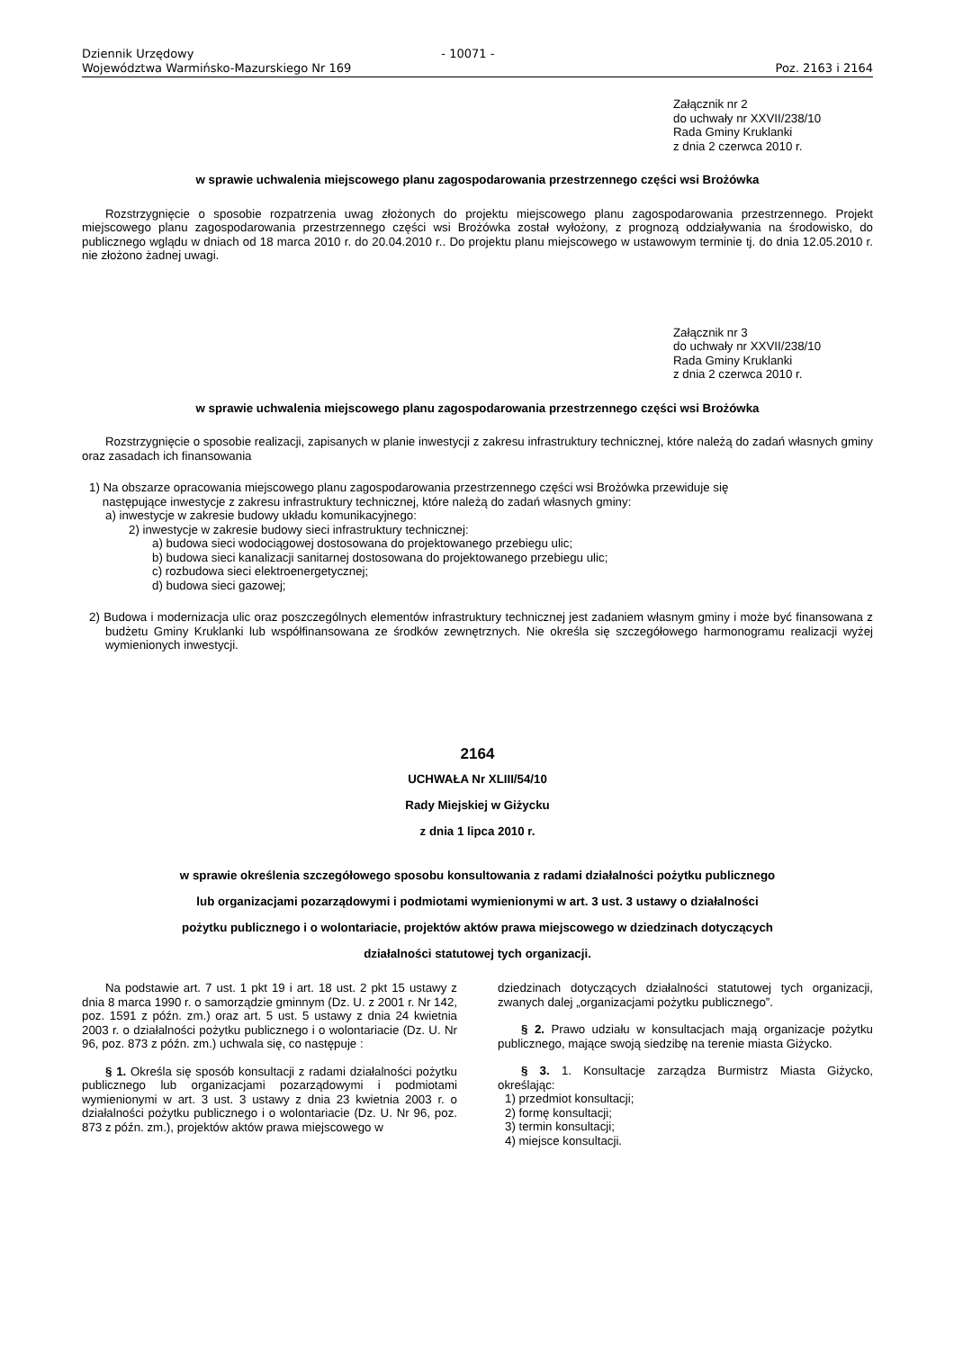Dziennik Urzędowy
Województwa Warmińsko-Mazurskiego Nr 169
- 10071 -
Poz. 2163 i 2164
Załącznik nr 2
do uchwały nr XXVII/238/10
Rada Gminy Kruklanki
z dnia 2 czerwca 2010 r.
w sprawie uchwalenia miejscowego planu zagospodarowania przestrzennego części wsi Brożówka
Rozstrzygnięcie o sposobie rozpatrzenia uwag złożonych do projektu miejscowego planu zagospodarowania przestrzennego. Projekt miejscowego planu zagospodarowania przestrzennego części wsi Brożówka został wyłożony, z prognozą oddziaływania na środowisko, do publicznego wglądu w dniach od 18 marca 2010 r. do 20.04.2010 r.. Do projektu planu miejscowego w ustawowym terminie tj. do dnia 12.05.2010 r. nie złożono żadnej uwagi.
Załącznik nr 3
do uchwały nr XXVII/238/10
Rada Gminy Kruklanki
z dnia 2 czerwca 2010 r.
w sprawie uchwalenia miejscowego planu zagospodarowania przestrzennego części wsi Brożówka
Rozstrzygnięcie o sposobie realizacji, zapisanych w planie inwestycji z zakresu infrastruktury technicznej, które należą do zadań własnych gminy oraz zasadach ich finansowania
1) Na obszarze opracowania miejscowego planu zagospodarowania przestrzennego części wsi Brożówka przewiduje się
następujące inwestycje z zakresu infrastruktury technicznej, które należą do zadań własnych gminy:
a) inwestycje w zakresie budowy układu komunikacyjnego:
2) inwestycje w zakresie budowy sieci infrastruktury technicznej:
a) budowa sieci wodociągowej dostosowana do projektowanego przebiegu ulic;
b) budowa sieci kanalizacji sanitarnej dostosowana do projektowanego przebiegu ulic;
c) rozbudowa sieci elektroenergetycznej;
d) budowa sieci gazowej;
2) Budowa i modernizacja ulic oraz poszczególnych elementów infrastruktury technicznej jest zadaniem własnym gminy i może być finansowana z budżetu Gminy Kruklanki lub współfinansowana ze środków zewnętrznych. Nie określa się szczegółowego harmonogramu realizacji wyżej wymienionych inwestycji.
2164
UCHWAŁA Nr XLIII/54/10
Rady Miejskiej w Giżycku
z dnia 1 lipca 2010 r.
w sprawie określenia szczegółowego sposobu konsultowania z radami działalności pożytku publicznego
lub organizacjami pozarządowymi i podmiotami wymienionymi w art. 3 ust. 3 ustawy o działalności
pożytku publicznego i o wolontariacie, projektów aktów prawa miejscowego w dziedzinach dotyczących
działalności statutowej tych organizacji.
Na podstawie art. 7 ust. 1 pkt 19 i art. 18 ust. 2 pkt 15 ustawy z dnia 8 marca 1990 r. o samorządzie gminnym (Dz. U. z 2001 r. Nr 142, poz. 1591 z późn. zm.) oraz art. 5 ust. 5 ustawy z dnia 24 kwietnia 2003 r. o działalności pożytku publicznego i o wolontariacie (Dz. U. Nr 96, poz. 873 z późn. zm.) uchwala się, co następuje :
§ 1. Określa się sposób konsultacji z radami działalności pożytku publicznego lub organizacjami pozarządowymi i podmiotami wymienionymi w art. 3 ust. 3 ustawy z dnia 23 kwietnia 2003 r. o działalności pożytku publicznego i o wolontariacie (Dz. U. Nr 96, poz. 873 z późn. zm.), projektów aktów prawa miejscowego w
dziedzinach dotyczących działalności statutowej tych organizacji, zwanych dalej „organizacjami pożytku publicznego”.
§ 2. Prawo udziału w konsultacjach mają organizacje pożytku publicznego, mające swoją siedzibę na terenie miasta Giżycko.
§ 3. 1. Konsultacje zarządza Burmistrz Miasta Giżycko, określając:
1) przedmiot konsultacji;
2) formę konsultacji;
3) termin konsultacji;
4) miejsce konsultacji.